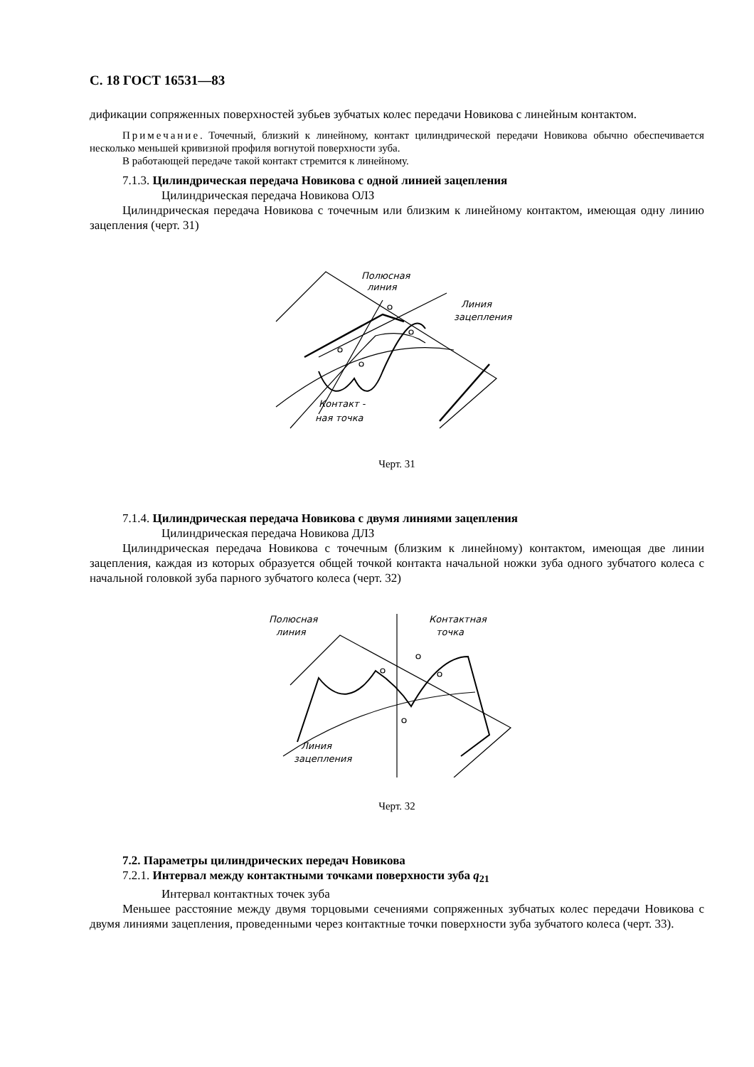С. 18 ГОСТ 16531—83
дификации сопряженных поверхностей зубьев зубчатых колес передачи Новикова с линейным контактом.
Примечание. Точечный, близкий к линейному, контакт цилиндрической передачи Новикова обычно обеспечивается несколько меньшей кривизной профиля вогнутой поверхности зуба.
В работающей передаче такой контакт стремится к линейному.
7.1.3. Цилиндрическая передача Новикова с одной линией зацепления
Цилиндрическая передача Новикова ОЛЗ
Цилиндрическая передача Новикова с точечным или близким к линейному контактом, имеющая одну линию зацепления (черт. 31)
Полюсная
линия
Линия
зацепления
Контакт -
ная точка
Черт. 31
7.1.4. Цилиндрическая передача Новикова с двумя линиями зацепления
Цилиндрическая передача Новикова ДЛЗ
Цилиндрическая передача Новикова с точечным (близким к линейному) контактом, имеющая две линии зацепления, каждая из которых образуется общей точкой контакта начальной ножки зуба одного зубчатого колеса с начальной головкой зуба парного зубчатого колеса (черт. 32)
Полюсная
линия
Контактная
точка
Линия
зацепления
Черт. 32
7.2. Параметры цилиндрических передач Новикова
7.2.1. Интервал между контактными точками поверхности зуба q<sub>21</sub>
Интервал контактных точек зуба
Меньшее расстояние между двумя торцовыми сечениями сопряженных зубчатых колес передачи Новикова с двумя линиями зацепления, проведенными через контактные точки поверхности зуба зубчатого колеса (черт. 33).